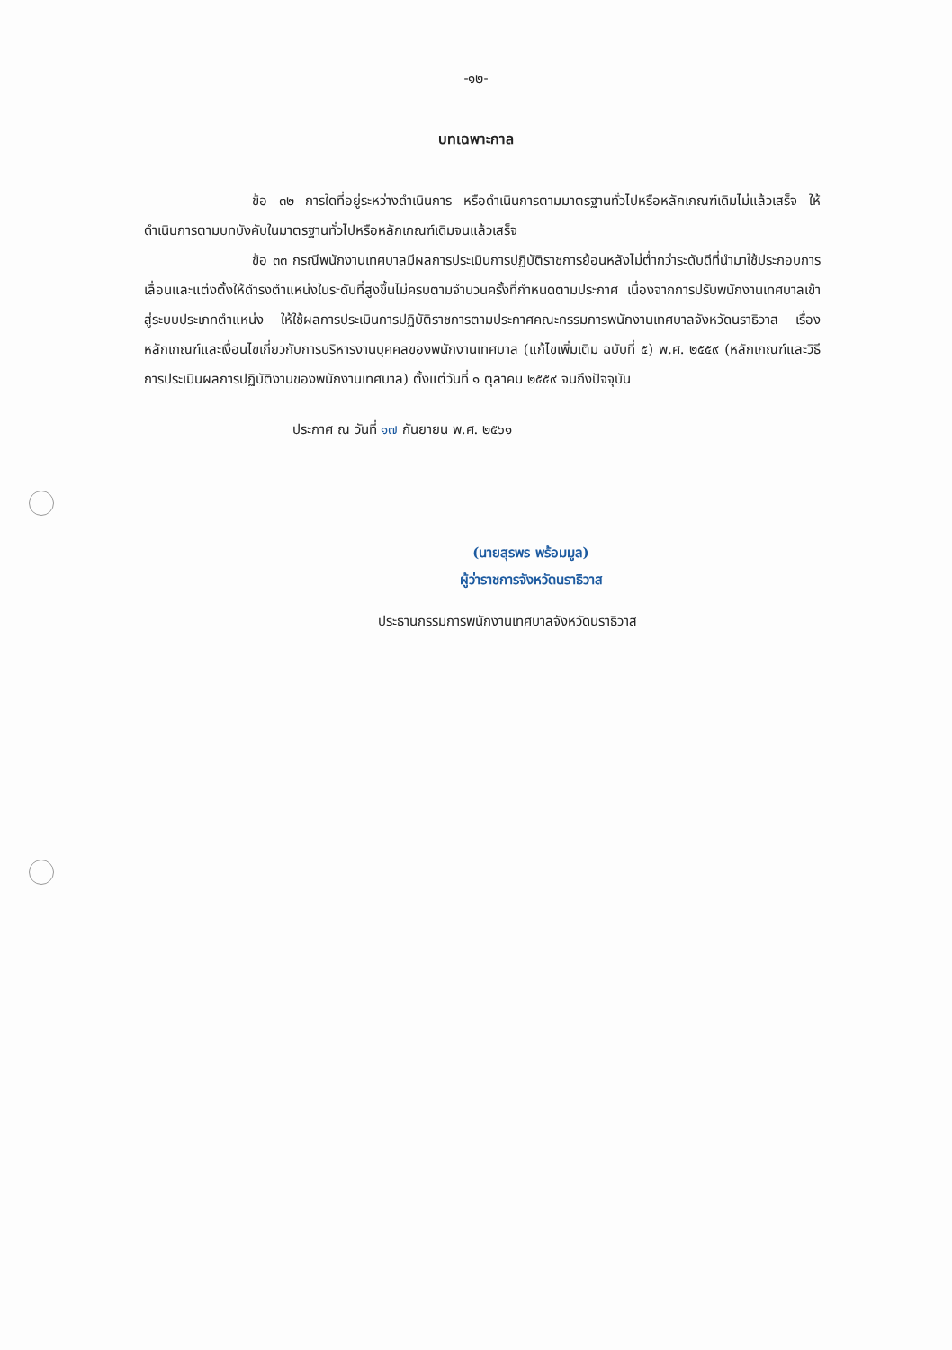-๑๒-
บทเฉพาะกาล
ข้อ ๓๒ การใดที่อยู่ระหว่างดำเนินการ หรือดำเนินการตามมาตรฐานทั่วไปหรือหลักเกณฑ์เดิมไม่แล้วเสร็จ ให้ดำเนินการตามบทบังคับในมาตรฐานทั่วไปหรือหลักเกณฑ์เดิมจนแล้วเสร็จ
ข้อ ๓๓ กรณีพนักงานเทศบาลมีผลการประเมินการปฏิบัติราชการย้อนหลังไม่ต่ำกว่าระดับดีที่นำมาใช้ประกอบการเลื่อนและแต่งตั้งให้ดำรงตำแหน่งในระดับที่สูงขึ้นไม่ครบตามจำนวนครั้งที่กำหนดตามประกาศ เนื่องจากการปรับพนักงานเทศบาลเข้าสู่ระบบประเภทตำแหน่ง ให้ใช้ผลการประเมินการปฏิบัติราชการตามประกาศคณะกรรมการพนักงานเทศบาลจังหวัดนราธิวาส เรื่อง หลักเกณฑ์และเงื่อนไขเกี่ยวกับการบริหารงานบุคคลของพนักงานเทศบาล (แก้ไขเพิ่มเติม ฉบับที่ ๕) พ.ศ. ๒๕๕๙ (หลักเกณฑ์และวิธีการประเมินผลการปฏิบัติงานของพนักงานเทศบาล) ตั้งแต่วันที่ ๑ ตุลาคม ๒๕๕๙ จนถึงปัจจุบัน
ประกาศ ณ วันที่ ๑๗ กันยายน พ.ศ. ๒๕๖๑
(นายสุรพร พร้อมมูล)
ผู้ว่าราชการจังหวัดนราธิวาส
ประธานกรรมการพนักงานเทศบาลจังหวัดนราธิวาส